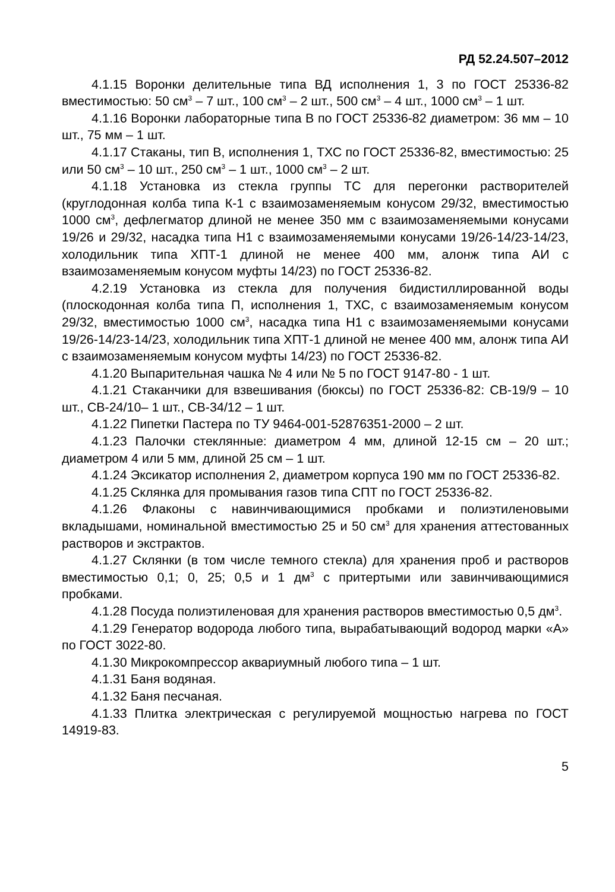РД 52.24.507–2012
4.1.15 Воронки делительные типа ВД исполнения 1, 3 по ГОСТ 25336-82 вместимостью: 50 см<sup>3</sup> – 7 шт., 100 см<sup>3</sup> – 2 шт., 500 см<sup>3</sup> – 4 шт., 1000 см<sup>3</sup> – 1 шт.
4.1.16 Воронки лабораторные типа В по ГОСТ 25336-82 диаметром: 36 мм – 10 шт., 75 мм – 1 шт.
4.1.17 Стаканы, тип В, исполнения 1, ТХС по ГОСТ 25336-82, вместимостью: 25 или 50 см<sup>3</sup> – 10 шт., 250 см<sup>3</sup> – 1 шт., 1000 см<sup>3</sup> – 2 шт.
4.1.18 Установка из стекла группы ТС для перегонки растворителей (круглодонная колба типа К-1 с взаимозаменяемым конусом 29/32, вместимостью 1000 см<sup>3</sup>, дефлегматор длиной не менее 350 мм с взаимозаменяемыми конусами 19/26 и 29/32, насадка типа Н1 с взаимозаменяемыми конусами 19/26-14/23-14/23, холодильник типа ХПТ-1 длиной не менее 400 мм, алонж типа АИ с взаимозаменяемым конусом муфты 14/23) по ГОСТ 25336-82.
4.2.19 Установка из стекла для получения бидистиллированной воды (плоскодонная колба типа П, исполнения 1, ТХС, с взаимозаменяемым конусом 29/32, вместимостью 1000 см<sup>3</sup>, насадка типа Н1 с взаимозаменяемыми конусами 19/26-14/23-14/23, холодильник типа ХПТ-1 длиной не менее 400 мм, алонж типа АИ с взаимозаменяемым конусом муфты 14/23) по ГОСТ 25336-82.
4.1.20 Выпарительная чашка № 4 или № 5 по ГОСТ 9147-80 - 1 шт.
4.1.21 Стаканчики для взвешивания (бюксы) по ГОСТ 25336-82: СВ-19/9 – 10 шт., СВ-24/10– 1 шт., СВ-34/12 – 1 шт.
4.1.22 Пипетки Пастера по ТУ 9464-001-52876351-2000 – 2 шт.
4.1.23 Палочки стеклянные: диаметром 4 мм, длиной 12-15 см – 20 шт.; диаметром 4 или 5 мм, длиной 25 см – 1 шт.
4.1.24 Эксикатор исполнения 2, диаметром корпуса 190 мм по ГОСТ 25336-82.
4.1.25 Склянка для промывания газов типа СПТ по ГОСТ 25336-82.
4.1.26 Флаконы с навинчивающимися пробками и полиэтиленовыми вкладышами, номинальной вместимостью 25 и 50 см<sup>3</sup> для хранения аттестованных растворов и экстрактов.
4.1.27 Склянки (в том числе темного стекла) для хранения проб и растворов вместимостью 0,1; 0, 25; 0,5 и 1 дм<sup>3</sup> с притертыми или завинчивающимися пробками.
4.1.28 Посуда полиэтиленовая для хранения растворов вместимостью 0,5 дм<sup>3</sup>.
4.1.29 Генератор водорода любого типа, вырабатывающий водород марки «А» по ГОСТ 3022-80.
4.1.30 Микрокомпрессор аквариумный любого типа – 1 шт.
4.1.31 Баня водяная.
4.1.32 Баня песчаная.
4.1.33 Плитка электрическая с регулируемой мощностью нагрева по ГОСТ 14919-83.
5